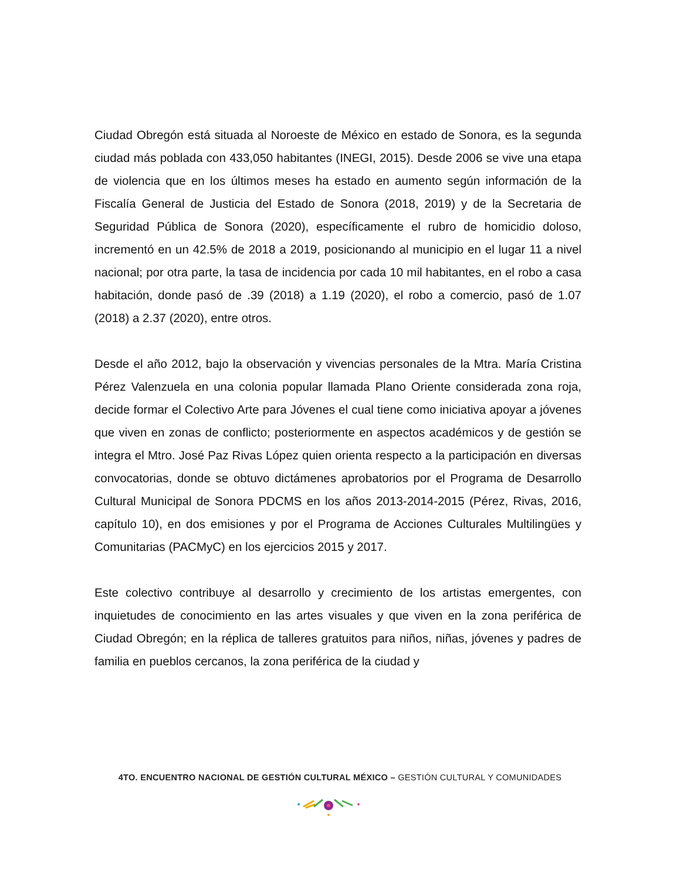Ciudad Obregón está situada al Noroeste de México en estado de Sonora, es la segunda ciudad más poblada con 433,050 habitantes (INEGI, 2015). Desde 2006 se vive una etapa de violencia que en los últimos meses ha estado en aumento según información de la Fiscalía General de Justicia del Estado de Sonora (2018, 2019) y de la Secretaria de Seguridad Pública de Sonora (2020), específicamente el rubro de homicidio doloso, incrementó en un 42.5% de 2018 a 2019, posicionando al municipio en el lugar 11 a nivel nacional; por otra parte, la tasa de incidencia por cada 10 mil habitantes, en el robo a casa habitación, donde pasó de .39 (2018) a 1.19 (2020), el robo a comercio, pasó de 1.07 (2018) a 2.37 (2020), entre otros.
Desde el año 2012, bajo la observación y vivencias personales de la Mtra. María Cristina Pérez Valenzuela en una colonia popular llamada Plano Oriente considerada zona roja, decide formar el Colectivo Arte para Jóvenes el cual tiene como iniciativa apoyar a jóvenes que viven en zonas de conflicto; posteriormente en aspectos académicos y de gestión se integra el Mtro. José Paz Rivas López quien orienta respecto a la participación en diversas convocatorias, donde se obtuvo dictámenes aprobatorios por el Programa de Desarrollo Cultural Municipal de Sonora PDCMS en los años 2013-2014-2015 (Pérez, Rivas, 2016, capítulo 10), en dos emisiones y por el Programa de Acciones Culturales Multilingües y Comunitarias (PACMyC) en los ejercicios 2015 y 2017.
Este colectivo contribuye al desarrollo y crecimiento de los artistas emergentes, con inquietudes de conocimiento en las artes visuales y que viven en la zona periférica de Ciudad Obregón; en la réplica de talleres gratuitos para niños, niñas, jóvenes y padres de familia en pueblos cercanos, la zona periférica de la ciudad y
4TO. ENCUENTRO NACIONAL DE GESTIÓN CULTURAL MÉXICO – GESTIÓN CULTURAL Y COMUNIDADES